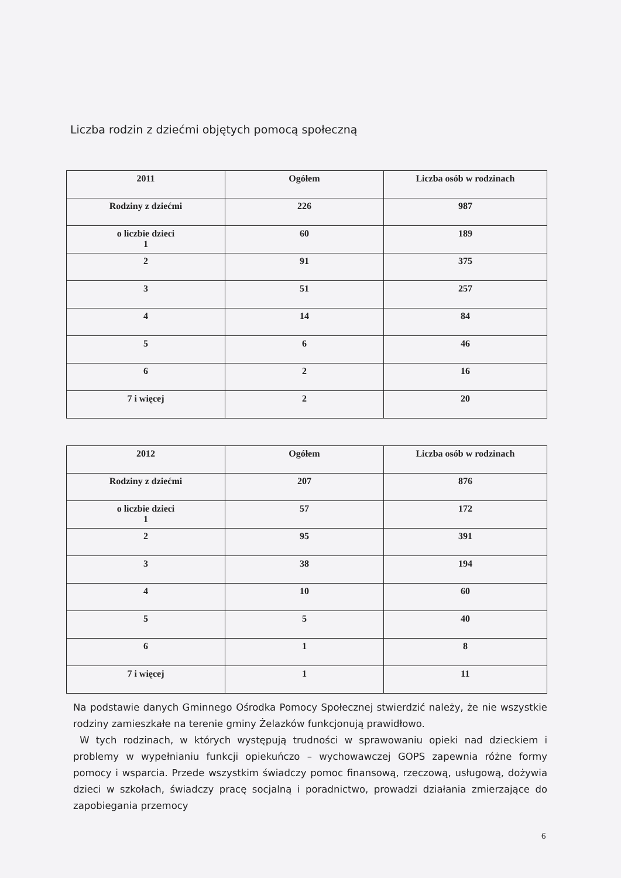Liczba rodzin z dziećmi objętych pomocą społeczną
| 2011 | Ogółem | Liczba osób w rodzinach |
| Rodziny z dziećmi | 226 | 987 |
| o liczbie dzieci 1 | 60 | 189 |
| 2 | 91 | 375 |
| 3 | 51 | 257 |
| 4 | 14 | 84 |
| 5 | 6 | 46 |
| 6 | 2 | 16 |
| 7 i więcej | 2 | 20 |
| 2012 | Ogółem | Liczba osób w rodzinach |
| Rodziny z dziećmi | 207 | 876 |
| o liczbie dzieci 1 | 57 | 172 |
| 2 | 95 | 391 |
| 3 | 38 | 194 |
| 4 | 10 | 60 |
| 5 | 5 | 40 |
| 6 | 1 | 8 |
| 7 i więcej | 1 | 11 |
Na podstawie danych Gminnego Ośrodka Pomocy Społecznej stwierdzić należy, że nie wszystkie rodziny zamieszkałe na terenie gminy Żelazków funkcjonują prawidłowo.
W tych rodzinach, w których występują trudności w sprawowaniu opieki nad dzieckiem i problemy w wypełnianiu funkcji opiekuńczo – wychowawczej GOPS zapewnia różne formy pomocy i wsparcia. Przede wszystkim świadczy pomoc finansową, rzeczową, usługową, dożywia dzieci w szkołach, świadczy pracę socjalną i poradnictwo, prowadzi działania zmierzające do zapobiegania przemocy
6